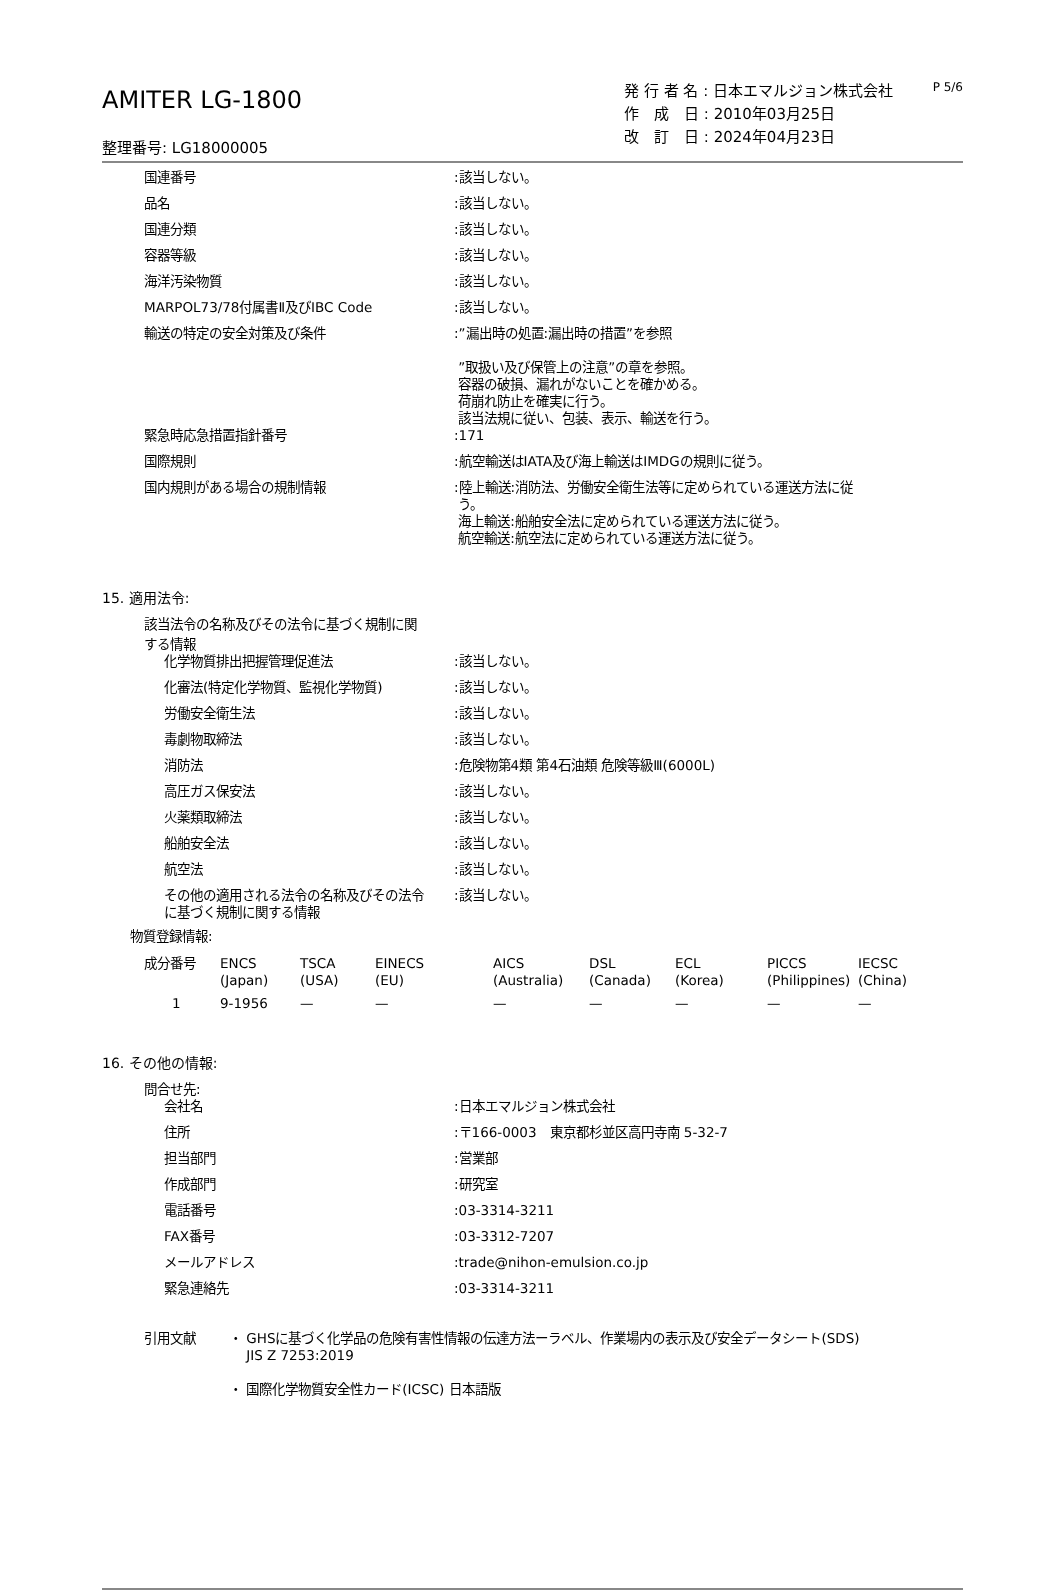P 5/6
AMITER LG-1800
整理番号: LG18000005
発 行 者 名 : 日本エマルジョン株式会社
作　成　日 : 2010年03月25日
改　訂　日 : 2024年04月23日
| 国連番号 | :該当しない。 |
| 品名 | :該当しない。 |
| 国連分類 | :該当しない。 |
| 容器等級 | :該当しない。 |
| 海洋汚染物質 | :該当しない。 |
| MARPOL73/78付属書Ⅱ及びIBC Code | :該当しない。 |
| 輸送の特定の安全対策及び条件 | :”漏出時の処置:漏出時の措置”を参照 ”取扱い及び保管上の注意”の章を参照。 容器の破損、漏れがないことを確かめる。 荷崩れ防止を確実に行う。 該当法規に従い、包装、表示、輸送を行う。 |
| 緊急時応急措置指針番号 | :171 |
| 国際規則 | :航空輸送はIATA及び海上輸送はIMDGの規則に従う。 |
| 国内規則がある場合の規制情報 | :陸上輸送:消防法、労働安全衛生法等に定められている運送方法に従 う。 海上輸送:船舶安全法に定められている運送方法に従う。 航空輸送:航空法に定められている運送方法に従う。 |
15. 適用法令:
該当法令の名称及びその法令に基づく規制に関
する情報
| 化学物質排出把握管理促進法 | :該当しない。 |
| 化審法(特定化学物質、監視化学物質) | :該当しない。 |
| 労働安全衛生法 | :該当しない。 |
| 毒劇物取締法 | :該当しない。 |
| 消防法 | :危険物第4類 第4石油類 危険等級Ⅲ(6000L) |
| 高圧ガス保安法 | :該当しない。 |
| 火薬類取締法 | :該当しない。 |
| 船舶安全法 | :該当しない。 |
| 航空法 | :該当しない。 |
| その他の適用される法令の名称及びその法令 に基づく規制に関する情報 | :該当しない。 |
物質登録情報:
| 成分番号 | ENCS (Japan) | TSCA (USA) | EINECS (EU) | AICS (Australia) | DSL (Canada) | ECL (Korea) | PICCS (Philippines) | IECSC (China) |
| 1 | 9-1956 | — | — | — | — | — | — | — |
16. その他の情報:
問合せ先:
| 会社名 | :日本エマルジョン株式会社 |
| 住所 | :〒166-0003 東京都杉並区高円寺南 5-32-7 |
| 担当部門 | :営業部 |
| 作成部門 | :研究室 |
| 電話番号 | :03-3314-3211 |
| FAX番号 | :03-3312-7207 |
| メールアドレス | :trade@nihon-emulsion.co.jp |
| 緊急連絡先 | :03-3314-3211 |
| 引用文献 | ・ GHSに基づく化学品の危険有害性情報の伝達方法ーラベル、作業場内の表示及び安全データシート(SDS) JIS Z 7253:2019 ・ 国際化学物質安全性カード(ICSC) 日本語版 |